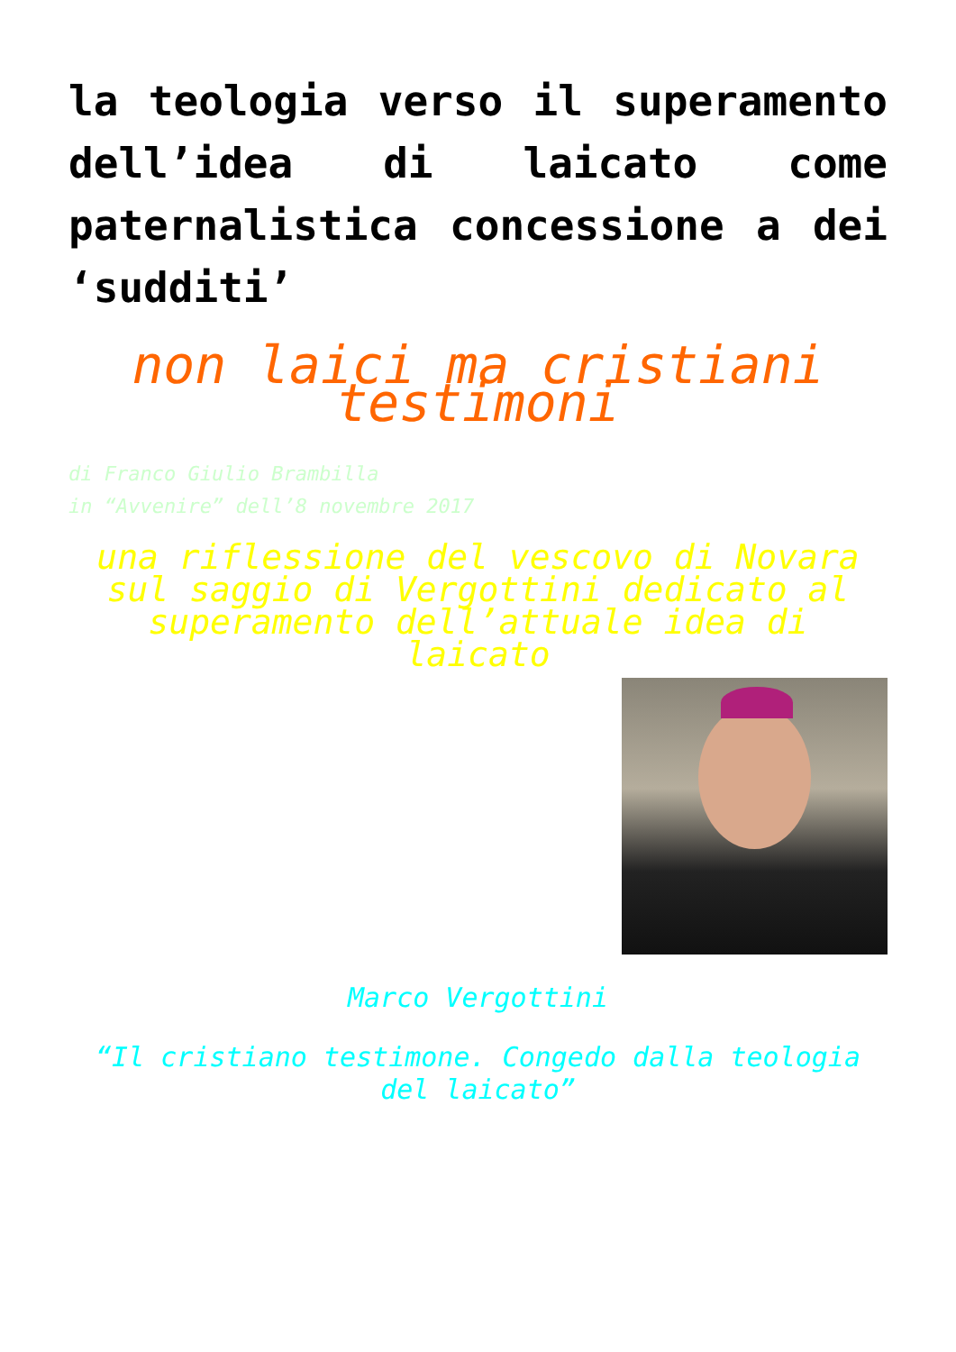la teologia verso il superamento dell’idea di laicato come paternalistica concessione a dei ‘sudditi’
non laici ma cristiani testimoni
di Franco Giulio Brambilla
in “Avvenire” dell’8 novembre 2017
una riflessione del vescovo di Novara sul saggio di Vergottini dedicato al superamento dell’attuale idea di laicato
Marco Vergottini
“Il cristiano testimone. Congedo dalla teologia del laicato”